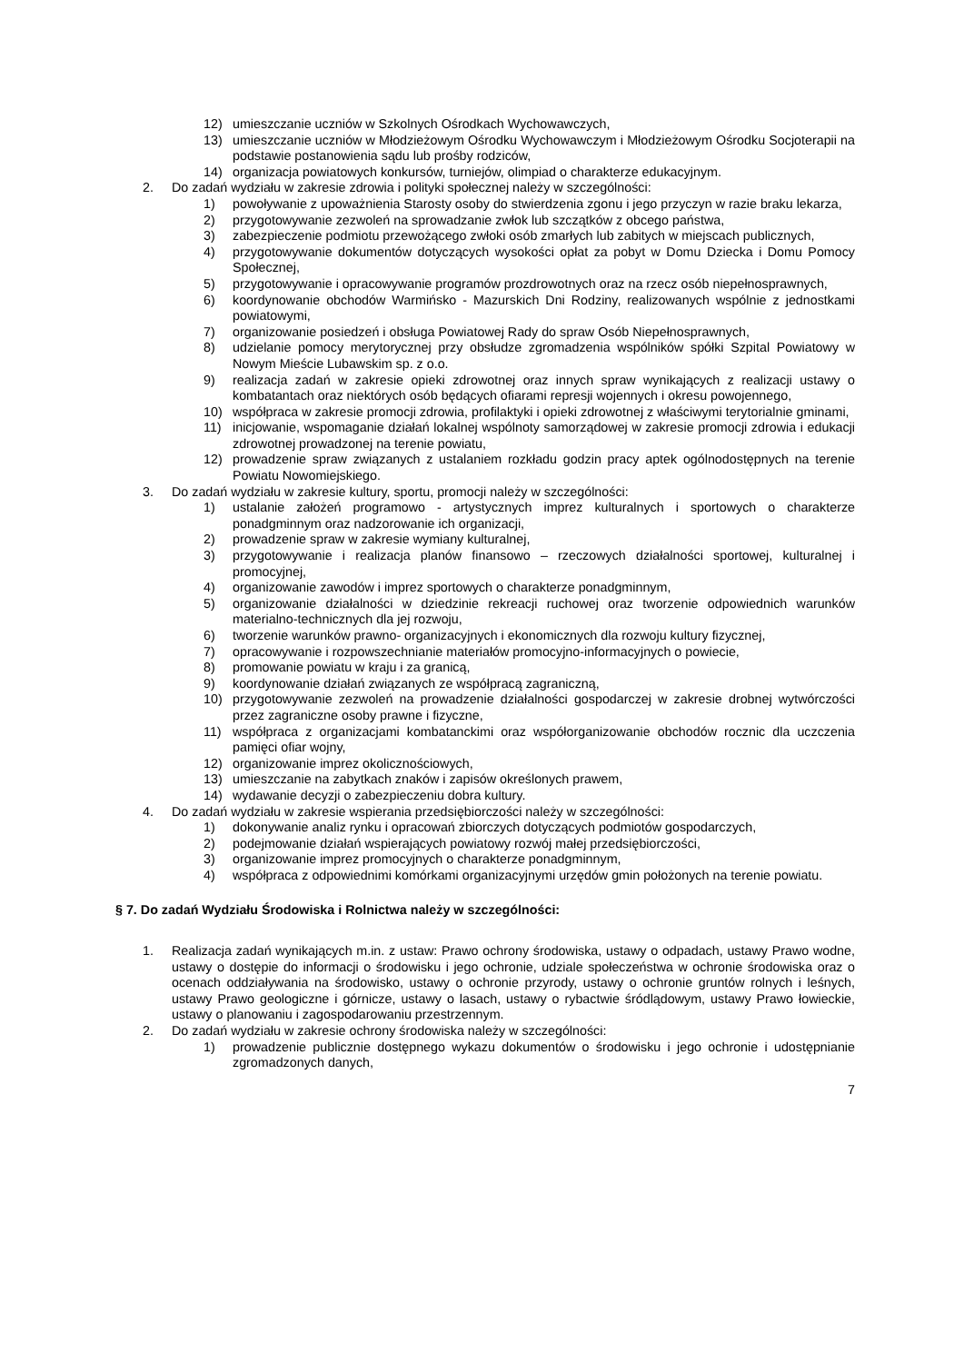12) umieszczanie uczniów w Szkolnych Ośrodkach Wychowawczych,
13) umieszczanie uczniów w Młodzieżowym Ośrodku Wychowawczym i Młodzieżowym Ośrodku Socjoterapii na podstawie postanowienia sądu lub prośby rodziców,
14) organizacja powiatowych konkursów, turniejów, olimpiad o charakterze edukacyjnym.
2. Do zadań wydziału w zakresie zdrowia i polityki społecznej należy w szczególności:
1) powoływanie z upoważnienia Starosty osoby do stwierdzenia zgonu i jego przyczyn w razie braku lekarza,
2) przygotowywanie zezwoleń na sprowadzanie zwłok lub szczątków z obcego państwa,
3) zabezpieczenie podmiotu przewożącego zwłoki osób zmarłych lub zabitych w miejscach publicznych,
4) przygotowywanie dokumentów dotyczących wysokości opłat za pobyt w Domu Dziecka i Domu Pomocy Społecznej,
5) przygotowywanie i opracowywanie programów prozdrowotnych oraz na rzecz osób niepełnosprawnych,
6) koordynowanie obchodów Warmińsko - Mazurskich Dni Rodziny, realizowanych wspólnie z jednostkami powiatowymi,
7) organizowanie posiedzeń i obsługa Powiatowej Rady do spraw Osób Niepełnosprawnych,
8) udzielanie pomocy merytorycznej przy obsłudze zgromadzenia wspólników spółki Szpital Powiatowy w Nowym Mieście Lubawskim sp. z o.o.
9) realizacja zadań w zakresie opieki zdrowotnej oraz innych spraw wynikających z realizacji ustawy o kombatantach oraz niektórych osób będących ofiarami represji wojennych i okresu powojennego,
10) współpraca w zakresie promocji zdrowia, profilaktyki i opieki zdrowotnej z właściwymi terytorialnie gminami,
11) inicjowanie, wspomaganie działań lokalnej wspólnoty samorządowej w zakresie promocji zdrowia i edukacji zdrowotnej prowadzonej na terenie powiatu,
12) prowadzenie spraw związanych z ustalaniem rozkładu godzin pracy aptek ogólnodostępnych na terenie Powiatu Nowomiejskiego.
3. Do zadań wydziału w zakresie kultury, sportu, promocji należy w szczególności:
1) ustalanie założeń programowo - artystycznych imprez kulturalnych i sportowych o charakterze ponadgminnym oraz nadzorowanie ich organizacji,
2) prowadzenie spraw w zakresie wymiany kulturalnej,
3) przygotowywanie i realizacja planów finansowo – rzeczowych działalności sportowej, kulturalnej i promocyjnej,
4) organizowanie zawodów i imprez sportowych o charakterze ponadgminnym,
5) organizowanie działalności w dziedzinie rekreacji ruchowej oraz tworzenie odpowiednich warunków materialno-technicznych dla jej rozwoju,
6) tworzenie warunków prawno- organizacyjnych i ekonomicznych dla rozwoju kultury fizycznej,
7) opracowywanie i rozpowszechnianie materiałów promocyjno-informacyjnych o powiecie,
8) promowanie powiatu w kraju i za granicą,
9) koordynowanie działań związanych ze współpracą zagraniczną,
10) przygotowywanie zezwoleń na prowadzenie działalności gospodarczej w zakresie drobnej wytwórczości przez zagraniczne osoby prawne i fizyczne,
11) współpraca z organizacjami kombatanckimi oraz współorganizowanie obchodów rocznic dla uczczenia pamięci ofiar wojny,
12) organizowanie imprez okolicznościowych,
13) umieszczanie na zabytkach znaków i zapisów określonych prawem,
14) wydawanie decyzji o zabezpieczeniu dobra kultury.
4. Do zadań wydziału w zakresie wspierania przedsiębiorczości należy w szczególności:
1) dokonywanie analiz rynku i opracowań zbiorczych dotyczących podmiotów gospodarczych,
2) podejmowanie działań wspierających powiatowy rozwój małej przedsiębiorczości,
3) organizowanie imprez promocyjnych o charakterze ponadgminnym,
4) współpraca z odpowiednimi komórkami organizacyjnymi urzędów gmin położonych na terenie powiatu.
§ 7. Do zadań Wydziału Środowiska i Rolnictwa należy w szczególności:
1. Realizacja zadań wynikających m.in. z ustaw: Prawo ochrony środowiska, ustawy o odpadach, ustawy Prawo wodne, ustawy o dostępie do informacji o środowisku i jego ochronie, udziale społeczeństwa w ochronie środowiska oraz o ocenach oddziaływania na środowisko, ustawy o ochronie przyrody, ustawy o ochronie gruntów rolnych i leśnych, ustawy Prawo geologiczne i górnicze, ustawy o lasach, ustawy o rybactwie śródlądowym, ustawy Prawo łowieckie, ustawy o planowaniu i zagospodarowaniu przestrzennym.
2. Do zadań wydziału w zakresie ochrony środowiska należy w szczególności:
1) prowadzenie publicznie dostępnego wykazu dokumentów o środowisku i jego ochronie i udostępnianie zgromadzonych danych,
7